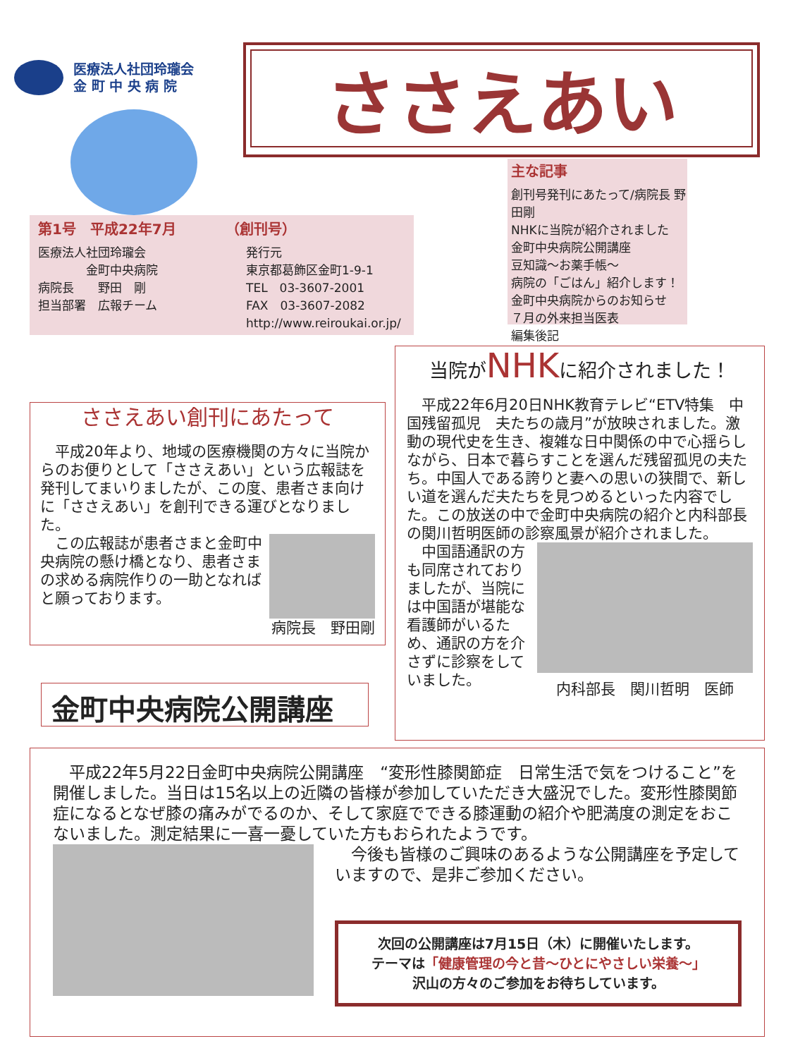医療法人社団玲瓏会
金 町 中 央 病 院
ささえあい
主な記事
創刊号発刊にあたって/病院長 野田剛
NHKに当院が紹介されました
金町中央病院公開講座
豆知識～お薬手帳～
病院の「ごはん」紹介します！
金町中央病院からのお知らせ
７月の外来担当医表
編集後記
第1号　平成22年7月　　　　（創刊号）
医療法人社団玲瓏会
　　　　金町中央病院
病院長　　野田　剛
担当部署　広報チーム
発行元
東京都葛飾区金町1-9-1
TEL　03-3607-2001
FAX　03-3607-2082
http://www.reiroukai.or.jp/
ささえあい創刊にあたって
　平成20年より、地域の医療機関の方々に当院からのお便りとして「ささえあい」という広報誌を発刊してまいりましたが、この度、患者さま向けに「ささえあい」を創刊できる運びとなりました。
　この広報誌が患者さまと金町中央病院の懸け橋となり、患者さまの求める病院作りの一助となればと願っております。
病院長　野田剛
当院がNHKに紹介されました！
　平成22年6月20日NHK教育テレビ“ETV特集　中国残留孤児　夫たちの歳月”が放映されました。激動の現代史を生き、複雑な日中関係の中で心揺らしながら、日本で暮らすことを選んだ残留孤児の夫たち。中国人である誇りと妻への思いの狭間で、新しい道を選んだ夫たちを見つめるといった内容でした。この放送の中で金町中央病院の紹介と内科部長の関川哲明医師の診察風景が紹介されました。
　中国語通訳の方も同席されておりましたが、当院には中国語が堪能な看護師がいるため、通訳の方を介さずに診察をしていました。
内科部長　関川哲明　医師
金町中央病院公開講座
　平成22年5月22日金町中央病院公開講座　“変形性膝関節症　日常生活で気をつけること”を開催しました。当日は15名以上の近隣の皆様が参加していただき大盛況でした。変形性膝関節症になるとなぜ膝の痛みがでるのか、そして家庭でできる膝運動の紹介や肥満度の測定をおこないました。測定結果に一喜一憂していた方もおられたようです。
　今後も皆様のご興味のあるような公開講座を予定していますので、是非ご参加ください。
次回の公開講座は7月15日（木）に開催いたします。
テーマは「健康管理の今と昔～ひとにやさしい栄養～」
沢山の方々のご参加をお待ちしています。